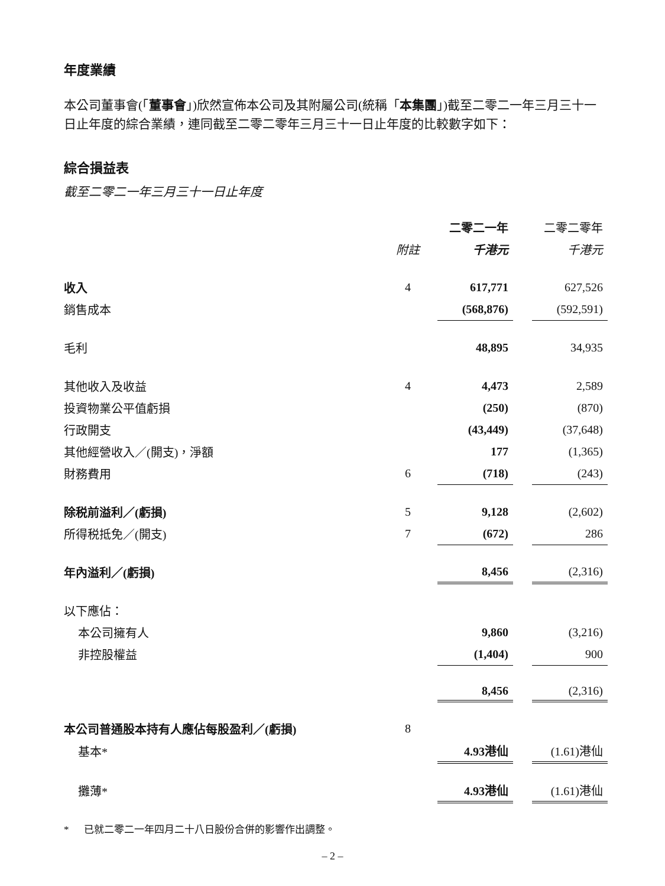年度業績
本公司董事會(「董事會」)欣然宣佈本公司及其附屬公司(統稱「本集團」)截至二零二一年三月三十一日止年度的綜合業績，連同截至二零二零年三月三十一日止年度的比較數字如下：
綜合損益表
截至二零二一年三月三十一日止年度
| | | 二零二一年 | | 二零二零年 |
| --- | --- | --- | --- | --- |
| | 附註 | 千港元 | | 千港元 |
| 收入 | 4 | 617,771 | | 627,526 |
| 銷售成本 | | (568,876) | | (592,591) |
| 毛利 | | 48,895 | | 34,935 |
| 其他收入及收益 | 4 | 4,473 | | 2,589 |
| 投資物業公平值虧損 | | (250) | | (870) |
| 行政開支 | | (43,449) | | (37,648) |
| 其他經營收入／(開支)，淨額 | | 177 | | (1,365) |
| 財務費用 | 6 | (718) | | (243) |
| 除税前溢利／(虧損) | 5 | 9,128 | | (2,602) |
| 所得税抵免／(開支) | 7 | (672) | | 286 |
| 年內溢利／(虧損) | | 8,456 | | (2,316) |
| 以下應佔： | | | | |
| 本公司擁有人 | | 9,860 | | (3,216) |
| 非控股權益 | | (1,404) | | 900 |
| | | 8,456 | | (2,316) |
| 本公司普通股本持有人應佔每股盈利／(虧損) | 8 | | | |
| 基本* | | 4.93港仙 | | (1.61)港仙 |
| 攤薄* | | 4.93港仙 | | (1.61)港仙 |
* 已就二零二一年四月二十八日股份合併的影響作出調整。
– 2 –